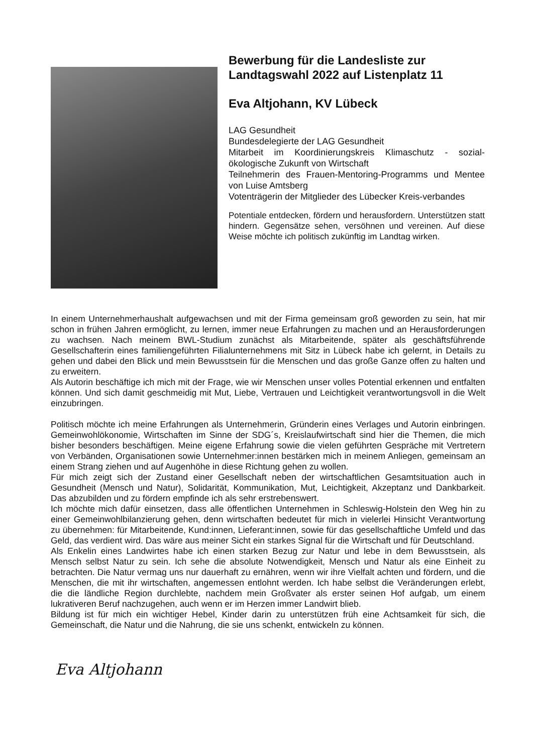Bewerbung für die Landesliste zur Landtagswahl 2022 auf Listenplatz 11
Eva Altjohann, KV Lübeck
LAG Gesundheit
Bundesdelegierte der LAG Gesundheit
Mitarbeit im Koordinierungskreis Klimaschutz - sozial-ökologische Zukunft von Wirtschaft
Teilnehmerin des Frauen-Mentoring-Programms und Mentee von Luise Amtsberg
Votenträgerin der Mitglieder des Lübecker Kreis-verbandes
Potentiale entdecken, fördern und herausfordern. Unterstützen statt hindern. Gegensätze sehen, versöhnen und vereinen. Auf diese Weise möchte ich politisch zukünftig im Landtag wirken.
In einem Unternehmerhaushalt aufgewachsen und mit der Firma gemeinsam groß geworden zu sein, hat mir schon in frühen Jahren ermöglicht, zu lernen, immer neue Erfahrungen zu machen und an Herausforderungen zu wachsen. Nach meinem BWL-Studium zunächst als Mitarbeitende, später als geschäftsführende Gesellschafterin eines familiengeführten Filialunternehmens mit Sitz in Lübeck habe ich gelernt, in Details zu gehen und dabei den Blick und mein Bewusstsein für die Menschen und das große Ganze offen zu halten und zu erweitern.
Als Autorin beschäftige ich mich mit der Frage, wie wir Menschen unser volles Potential erkennen und entfalten können. Und sich damit geschmeidig mit Mut, Liebe, Vertrauen und Leichtigkeit verantwortungsvoll in die Welt einzubringen.
Politisch möchte ich meine Erfahrungen als Unternehmerin, Gründerin eines Verlages und Autorin einbringen. Gemeinwohlökonomie, Wirtschaften im Sinne der SDG´s, Kreislaufwirtschaft sind hier die Themen, die mich bisher besonders beschäftigen. Meine eigene Erfahrung sowie die vielen geführten Gespräche mit Vertretern von Verbänden, Organisationen sowie Unternehmer:innen bestärken mich in meinem Anliegen, gemeinsam an einem Strang ziehen und auf Augenhöhe in diese Richtung gehen zu wollen.
Für mich zeigt sich der Zustand einer Gesellschaft neben der wirtschaftlichen Gesamtsituation auch in Gesundheit (Mensch und Natur), Solidarität, Kommunikation, Mut, Leichtigkeit, Akzeptanz und Dankbarkeit. Das abzubilden und zu fördern empfinde ich als sehr erstrebenswert.
Ich möchte mich dafür einsetzen, dass alle öffentlichen Unternehmen in Schleswig-Holstein den Weg hin zu einer Gemeinwohlbilanzierung gehen, denn wirtschaften bedeutet für mich in vielerlei Hinsicht Verantwortung zu übernehmen: für Mitarbeitende, Kund:innen, Lieferant:innen, sowie für das gesellschaftliche Umfeld und das Geld, das verdient wird. Das wäre aus meiner Sicht ein starkes Signal für die Wirtschaft und für Deutschland.
Als Enkelin eines Landwirtes habe ich einen starken Bezug zur Natur und lebe in dem Bewusstsein, als Mensch selbst Natur zu sein. Ich sehe die absolute Notwendigkeit, Mensch und Natur als eine Einheit zu betrachten. Die Natur vermag uns nur dauerhaft zu ernähren, wenn wir ihre Vielfalt achten und fördern, und die Menschen, die mit ihr wirtschaften, angemessen entlohnt werden. Ich habe selbst die Veränderungen erlebt, die die ländliche Region durchlebte, nachdem mein Großvater als erster seinen Hof aufgab, um einem lukrativeren Beruf nachzugehen, auch wenn er im Herzen immer Landwirt blieb.
Bildung ist für mich ein wichtiger Hebel, Kinder darin zu unterstützen früh eine Achtsamkeit für sich, die Gemeinschaft, die Natur und die Nahrung, die sie uns schenkt, entwickeln zu können.
Eva Altjohann